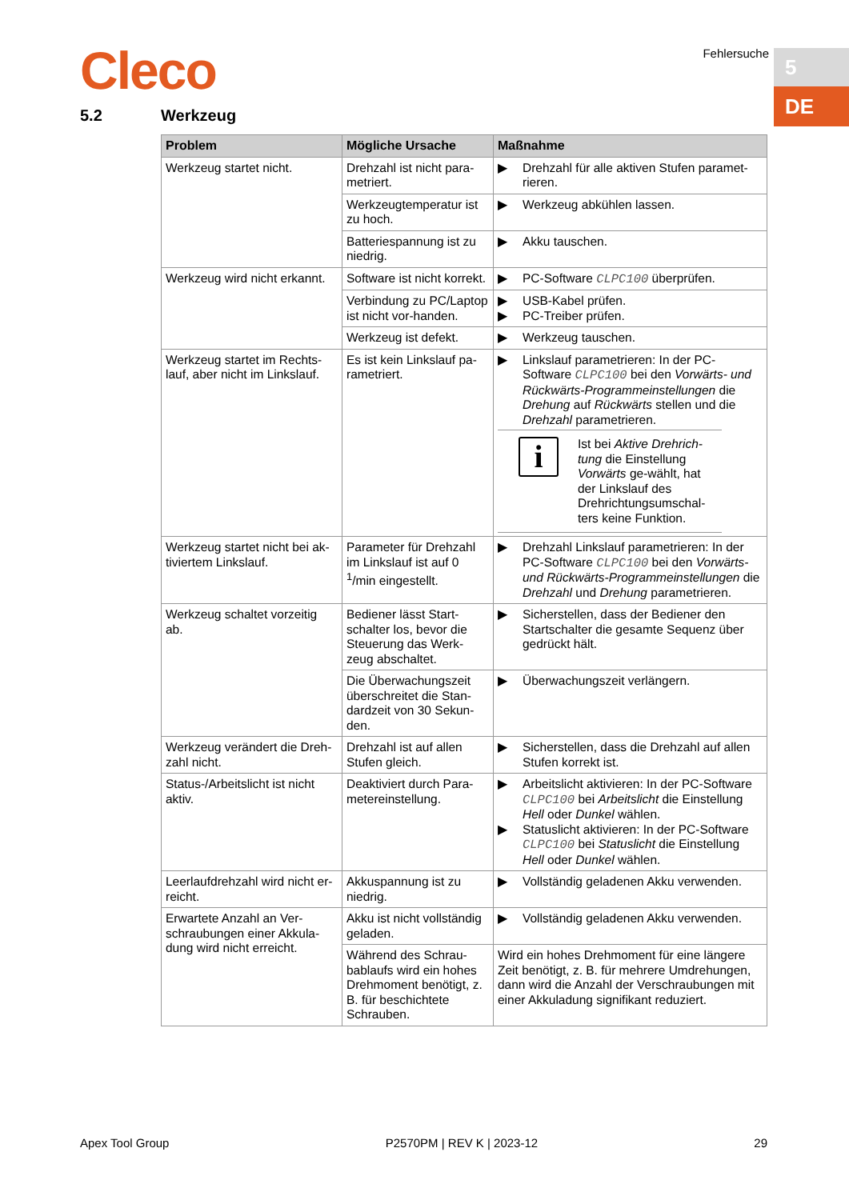Cleco Fehlersuche 5
DE
5.2 Werkzeug
| Problem | Mögliche Ursache | Maßnahme |
| --- | --- | --- |
| Werkzeug startet nicht. | Drehzahl ist nicht para-metriert. | ▶ Drehzahl für alle aktiven Stufen paramet-rieren. |
| | Werkzeugtemperatur ist zu hoch. | ▶ Werkzeug abkühlen lassen. |
| | Batteriespannung ist zu niedrig. | ▶ Akku tauschen. |
| Werkzeug wird nicht erkannt. | Software ist nicht korrekt. | ▶ PC-Software CLPC100 überprüfen. |
| | Verbindung zu PC/Laptop ist nicht vor-handen. | ▶ USB-Kabel prüfen. ▶ PC-Treiber prüfen. |
| | Werkzeug ist defekt. | ▶ Werkzeug tauschen. |
| Werkzeug startet im Rechts-lauf, aber nicht im Linkslauf. | Es ist kein Linkslauf pa-rametriert. | ▶ Linkslauf parametrieren: In der PC-Software CLPC100 bei den Vorwärts- und Rückwärts-Programmeinstellungen die Drehung auf Rückwärts stellen und die Drehzahl parametrieren. i Ist bei Aktive Drehrich-tung die Einstellung Vorwärts ge-wählt, hat der Linkslauf des Drehrichtungsumschal-ters keine Funktion. |
| Werkzeug startet nicht bei ak-tiviertem Linkslauf. | Parameter für Drehzahl im Linkslauf ist auf 0 <sup>1</sup>/min eingestellt. | ▶ Drehzahl Linkslauf parametrieren: In der PC-Software CLPC100 bei den Vorwärts- und Rückwärts-Programmeinstellungen die Drehzahl und Drehung parametrieren. |
| Werkzeug schaltet vorzeitig ab. | Bediener lässt Start-schalter los, bevor die Steuerung das Werk-zeug abschaltet. | ▶ Sicherstellen, dass der Bediener den Startschalter die gesamte Sequenz über gedrückt hält. |
| | Die Überwachungszeit überschreitet die Stan-dardzeit von 30 Sekun-den. | ▶ Überwachungszeit verlängern. |
| Werkzeug verändert die Dreh-zahl nicht. | Drehzahl ist auf allen Stufen gleich. | ▶ Sicherstellen, dass die Drehzahl auf allen Stufen korrekt ist. |
| Status-/Arbeitslicht ist nicht aktiv. | Deaktiviert durch Para-metereinstellung. | ▶ Arbeitslicht aktivieren: In der PC-Software CLPC100 bei Arbeitslicht die Einstellung Hell oder Dunkel wählen. ▶ Statuslicht aktivieren: In der PC-Software CLPC100 bei Statuslicht die Einstellung Hell oder Dunkel wählen. |
| Leerlaufdrehzahl wird nicht er-reicht. | Akkuspannung ist zu niedrig. | ▶ Vollständig geladenen Akku verwenden. |
| Erwartete Anzahl an Ver-schraubungen einer Akkula-dung wird nicht erreicht. | Akku ist nicht vollständig geladen. | ▶ Vollständig geladenen Akku verwenden. |
| | Während des Schrau-bablaufs wird ein hohes Drehmoment benötigt, z. B. für beschichtete Schrauben. | Wird ein hohes Drehmoment für eine längere Zeit benötigt, z. B. für mehrere Umdrehungen, dann wird die Anzahl der Verschraubungen mit einer Akkuladung signifikant reduziert. |
Apex Tool Group P2570PM | REV K | 2023-12 29